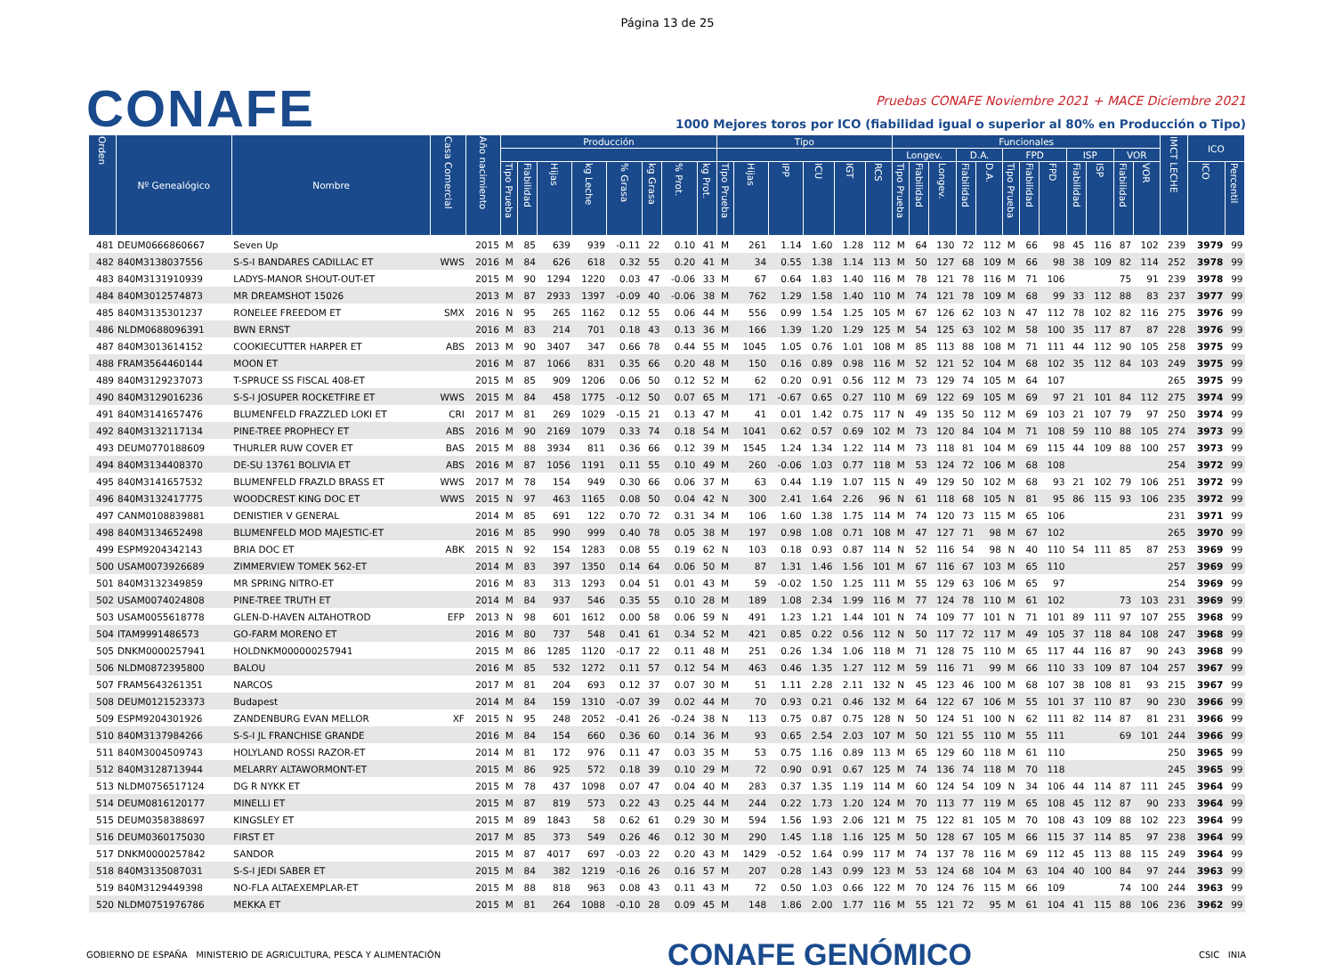Página 13 de 25
CONAFE
Pruebas CONAFE Noviembre 2021 + MACE Diciembre 2021
1000 Mejores toros por ICO (fiabilidad igual o superior al 80% en Producción o Tipo)
| Orden | Nº Genealógico | Nombre | Casa Comercial | Año nacimiento | Producción | | | | | | | | Tipo | | | | | | Funcionales | | | | | | | | | | | | IMCT LECHE | ICO | |
| --- | --- | --- | --- | --- | --- | --- | --- | --- | --- | --- | --- | --- | --- | --- | --- | --- | --- | --- | --- | --- | --- | --- | --- | --- | --- | --- | --- | --- | --- | --- | --- | --- | --- |
| | | | | | | | | | | | | | | | | | | | Longev. | | | D.A. | | FPD | | | ISP | | VOR | | | | |
| | | | | | Tipo Prueba | Fiabilidad | Hijas | kg Leche | % Grasa | kg Grasa | % Prot. | kg Prot. | Tipo Prueba | Hijas | IPP | ICU | IGT | RCS | Tipo Prueba | Fiabilidad | Longev. | Fiabilidad | D.A. | Tipo Prueba | Fiabilidad | FPD | Fiabilidad | ISP | Fiabilidad | VOR | | ICO | Percentil |
| 481 | DEUM0666860667 | Seven Up | | 2015 | M | 85 | 639 | 939 | -0.11 | 22 | 0.10 | 41 | M | 261 | 1.14 | 1.60 | 1.28 | 112 | M | 64 | 130 | 72 | 112 | M | 66 | 98 | 45 | 116 | 87 | 102 | 239 | 3979 | 99 |
| 482 | 840M3138037556 | S-S-I BANDARES CADILLAC ET | WWS | 2016 | M | 84 | 626 | 618 | 0.32 | 55 | 0.20 | 41 | M | 34 | 0.55 | 1.38 | 1.14 | 113 | M | 50 | 127 | 68 | 109 | M | 66 | 98 | 38 | 109 | 82 | 114 | 252 | 3978 | 99 |
| 483 | 840M3131910939 | LADYS-MANOR SHOUT-OUT-ET | | 2015 | M | 90 | 1294 | 1220 | 0.03 | 47 | -0.06 | 33 | M | 67 | 0.64 | 1.83 | 1.40 | 116 | M | 78 | 121 | 78 | 116 | M | 71 | 106 | | | 75 | 91 | 239 | 3978 | 99 |
| 484 | 840M3012574873 | MR DREAMSHOT 15026 | | 2013 | M | 87 | 2933 | 1397 | -0.09 | 40 | -0.06 | 38 | M | 762 | 1.29 | 1.58 | 1.40 | 110 | M | 74 | 121 | 78 | 109 | M | 68 | 99 | 33 | 112 | 88 | 83 | 237 | 3977 | 99 |
| 485 | 840M3135301237 | RONELEE FREEDOM ET | SMX | 2016 | N | 95 | 265 | 1162 | 0.12 | 55 | 0.06 | 44 | M | 556 | 0.99 | 1.54 | 1.25 | 105 | M | 67 | 126 | 62 | 103 | N | 47 | 112 | 78 | 102 | 82 | 116 | 275 | 3976 | 99 |
| 486 | NLDM0688096391 | BWN ERNST | | 2016 | M | 83 | 214 | 701 | 0.18 | 43 | 0.13 | 36 | M | 166 | 1.39 | 1.20 | 1.29 | 125 | M | 54 | 125 | 63 | 102 | M | 58 | 100 | 35 | 117 | 87 | 87 | 228 | 3976 | 99 |
| 487 | 840M3013614152 | COOKIECUTTER HARPER ET | ABS | 2013 | M | 90 | 3407 | 347 | 0.66 | 78 | 0.44 | 55 | M | 1045 | 1.05 | 0.76 | 1.01 | 108 | M | 85 | 113 | 88 | 108 | M | 71 | 111 | 44 | 112 | 90 | 105 | 258 | 3975 | 99 |
| 488 | FRAM3564460144 | MOON ET | | 2016 | M | 87 | 1066 | 831 | 0.35 | 66 | 0.20 | 48 | M | 150 | 0.16 | 0.89 | 0.98 | 116 | M | 52 | 121 | 52 | 104 | M | 68 | 102 | 35 | 112 | 84 | 103 | 249 | 3975 | 99 |
| 489 | 840M3129237073 | T-SPRUCE SS FISCAL 408-ET | | 2015 | M | 85 | 909 | 1206 | 0.06 | 50 | 0.12 | 52 | M | 62 | 0.20 | 0.91 | 0.56 | 112 | M | 73 | 129 | 74 | 105 | M | 64 | 107 | | | | | 265 | 3975 | 99 |
| 490 | 840M3129016236 | S-S-I JOSUPER ROCKETFIRE ET | WWS | 2015 | M | 84 | 458 | 1775 | -0.12 | 50 | 0.07 | 65 | M | 171 | -0.67 | 0.65 | 0.27 | 110 | M | 69 | 122 | 69 | 105 | M | 69 | 97 | 21 | 101 | 84 | 112 | 275 | 3974 | 99 |
| 491 | 840M3141657476 | BLUMENFELD FRAZZLED LOKI ET | CRI | 2017 | M | 81 | 269 | 1029 | -0.15 | 21 | 0.13 | 47 | M | 41 | 0.01 | 1.42 | 0.75 | 117 | N | 49 | 135 | 50 | 112 | M | 69 | 103 | 21 | 107 | 79 | 97 | 250 | 3974 | 99 |
| 492 | 840M3132117134 | PINE-TREE PROPHECY ET | ABS | 2016 | M | 90 | 2169 | 1079 | 0.33 | 74 | 0.18 | 54 | M | 1041 | 0.62 | 0.57 | 0.69 | 102 | M | 73 | 120 | 84 | 104 | M | 71 | 108 | 59 | 110 | 88 | 105 | 274 | 3973 | 99 |
| 493 | DEUM0770188609 | THURLER RUW COVER ET | BAS | 2015 | M | 88 | 3934 | 811 | 0.36 | 66 | 0.12 | 39 | M | 1545 | 1.24 | 1.34 | 1.22 | 114 | M | 73 | 118 | 81 | 104 | M | 69 | 115 | 44 | 109 | 88 | 100 | 257 | 3973 | 99 |
| 494 | 840M3134408370 | DE-SU 13761 BOLIVIA ET | ABS | 2016 | M | 87 | 1056 | 1191 | 0.11 | 55 | 0.10 | 49 | M | 260 | -0.06 | 1.03 | 0.77 | 118 | M | 53 | 124 | 72 | 106 | M | 68 | 108 | | | | | 254 | 3972 | 99 |
| 495 | 840M3141657532 | BLUMENFELD FRAZLD BRASS ET | WWS | 2017 | M | 78 | 154 | 949 | 0.30 | 66 | 0.06 | 37 | M | 63 | 0.44 | 1.19 | 1.07 | 115 | N | 49 | 129 | 50 | 102 | M | 68 | 93 | 21 | 102 | 79 | 106 | 251 | 3972 | 99 |
| 496 | 840M3132417775 | WOODCREST KING DOC ET | WWS | 2015 | N | 97 | 463 | 1165 | 0.08 | 50 | 0.04 | 42 | N | 300 | 2.41 | 1.64 | 2.26 | 96 | N | 61 | 118 | 68 | 105 | N | 81 | 95 | 86 | 115 | 93 | 106 | 235 | 3972 | 99 |
| 497 | CANM0108839881 | DENISTIER V GENERAL | | 2014 | M | 85 | 691 | 122 | 0.70 | 72 | 0.31 | 34 | M | 106 | 1.60 | 1.38 | 1.75 | 114 | M | 74 | 120 | 73 | 115 | M | 65 | 106 | | | | | 231 | 3971 | 99 |
| 498 | 840M3134652498 | BLUMENFELD MOD MAJESTIC-ET | | 2016 | M | 85 | 990 | 999 | 0.40 | 78 | 0.05 | 38 | M | 197 | 0.98 | 1.08 | 0.71 | 108 | M | 47 | 127 | 71 | 98 | M | 67 | 102 | | | | | 265 | 3970 | 99 |
| 499 | ESPM9204342143 | BRIA DOC ET | ABK | 2015 | N | 92 | 154 | 1283 | 0.08 | 55 | 0.19 | 62 | N | 103 | 0.18 | 0.93 | 0.87 | 114 | N | 52 | 116 | 54 | 98 | N | 40 | 110 | 54 | 111 | 85 | 87 | 253 | 3969 | 99 |
| 500 | USAM0073926689 | ZIMMERVIEW TOMEK 562-ET | | 2014 | M | 83 | 397 | 1350 | 0.14 | 64 | 0.06 | 50 | M | 87 | 1.31 | 1.46 | 1.56 | 101 | M | 67 | 116 | 67 | 103 | M | 65 | 110 | | | | | 257 | 3969 | 99 |
| 501 | 840M3132349859 | MR SPRING NITRO-ET | | 2016 | M | 83 | 313 | 1293 | 0.04 | 51 | 0.01 | 43 | M | 59 | -0.02 | 1.50 | 1.25 | 111 | M | 55 | 129 | 63 | 106 | M | 65 | 97 | | | | | 254 | 3969 | 99 |
| 502 | USAM0074024808 | PINE-TREE TRUTH ET | | 2014 | M | 84 | 937 | 546 | 0.35 | 55 | 0.10 | 28 | M | 189 | 1.08 | 2.34 | 1.99 | 116 | M | 77 | 124 | 78 | 110 | M | 61 | 102 | | | 73 | 103 | 231 | 3969 | 99 |
| 503 | USAM0055618778 | GLEN-D-HAVEN ALTAHOTROD | EFP | 2013 | N | 98 | 601 | 1612 | 0.00 | 58 | 0.06 | 59 | N | 491 | 1.23 | 1.21 | 1.44 | 101 | N | 74 | 109 | 77 | 101 | N | 71 | 101 | 89 | 111 | 97 | 107 | 255 | 3968 | 99 |
| 504 | ITAM9991486573 | GO-FARM MORENO ET | | 2016 | M | 80 | 737 | 548 | 0.41 | 61 | 0.34 | 52 | M | 421 | 0.85 | 0.22 | 0.56 | 112 | N | 50 | 117 | 72 | 117 | M | 49 | 105 | 37 | 118 | 84 | 108 | 247 | 3968 | 99 |
| 505 | DNKM0000257941 | HOLDNKM000000257941 | | 2015 | M | 86 | 1285 | 1120 | -0.17 | 22 | 0.11 | 48 | M | 251 | 0.26 | 1.34 | 1.06 | 118 | M | 71 | 128 | 75 | 110 | M | 65 | 117 | 44 | 116 | 87 | 90 | 243 | 3968 | 99 |
| 506 | NLDM0872395800 | BALOU | | 2016 | M | 85 | 532 | 1272 | 0.11 | 57 | 0.12 | 54 | M | 463 | 0.46 | 1.35 | 1.27 | 112 | M | 59 | 116 | 71 | 99 | M | 66 | 110 | 33 | 109 | 87 | 104 | 257 | 3967 | 99 |
| 507 | FRAM5643261351 | NARCOS | | 2017 | M | 81 | 204 | 693 | 0.12 | 37 | 0.07 | 30 | M | 51 | 1.11 | 2.28 | 2.11 | 132 | N | 45 | 123 | 46 | 100 | M | 68 | 107 | 38 | 108 | 81 | 93 | 215 | 3967 | 99 |
| 508 | DEUM0121523373 | Budapest | | 2014 | M | 84 | 159 | 1310 | -0.07 | 39 | 0.02 | 44 | M | 70 | 0.93 | 0.21 | 0.46 | 132 | M | 64 | 122 | 67 | 106 | M | 55 | 101 | 37 | 110 | 87 | 90 | 230 | 3966 | 99 |
| 509 | ESPM9204301926 | ZANDENBURG EVAN MELLOR | XF | 2015 | N | 95 | 248 | 2052 | -0.41 | 26 | -0.24 | 38 | N | 113 | 0.75 | 0.87 | 0.75 | 128 | N | 50 | 124 | 51 | 100 | N | 62 | 111 | 82 | 114 | 87 | 81 | 231 | 3966 | 99 |
| 510 | 840M3137984266 | S-S-I JL FRANCHISE GRANDE | | 2016 | M | 84 | 154 | 660 | 0.36 | 60 | 0.14 | 36 | M | 93 | 0.65 | 2.54 | 2.03 | 107 | M | 50 | 121 | 55 | 110 | M | 55 | 111 | | | 69 | 101 | 244 | 3966 | 99 |
| 511 | 840M3004509743 | HOLYLAND ROSSI RAZOR-ET | | 2014 | M | 81 | 172 | 976 | 0.11 | 47 | 0.03 | 35 | M | 53 | 0.75 | 1.16 | 0.89 | 113 | M | 65 | 129 | 60 | 118 | M | 61 | 110 | | | | | 250 | 3965 | 99 |
| 512 | 840M3128713944 | MELARRY ALTAWORMONT-ET | | 2015 | M | 86 | 925 | 572 | 0.18 | 39 | 0.10 | 29 | M | 72 | 0.90 | 0.91 | 0.67 | 125 | M | 74 | 136 | 74 | 118 | M | 70 | 118 | | | | | 245 | 3965 | 99 |
| 513 | NLDM0756517124 | DG R NYKK ET | | 2015 | M | 78 | 437 | 1098 | 0.07 | 47 | 0.04 | 40 | M | 283 | 0.37 | 1.35 | 1.19 | 114 | M | 60 | 124 | 54 | 109 | N | 34 | 106 | 44 | 114 | 87 | 111 | 245 | 3964 | 99 |
| 514 | DEUM0816120177 | MINELLI ET | | 2015 | M | 87 | 819 | 573 | 0.22 | 43 | 0.25 | 44 | M | 244 | 0.22 | 1.73 | 1.20 | 124 | M | 70 | 113 | 77 | 119 | M | 65 | 108 | 45 | 112 | 87 | 90 | 233 | 3964 | 99 |
| 515 | DEUM0358388697 | KINGSLEY ET | | 2015 | M | 89 | 1843 | 58 | 0.62 | 61 | 0.29 | 30 | M | 594 | 1.56 | 1.93 | 2.06 | 121 | M | 75 | 122 | 81 | 105 | M | 70 | 108 | 43 | 109 | 88 | 102 | 223 | 3964 | 99 |
| 516 | DEUM0360175030 | FIRST ET | | 2017 | M | 85 | 373 | 549 | 0.26 | 46 | 0.12 | 30 | M | 290 | 1.45 | 1.18 | 1.16 | 125 | M | 50 | 128 | 67 | 105 | M | 66 | 115 | 37 | 114 | 85 | 97 | 238 | 3964 | 99 |
| 517 | DNKM0000257842 | SANDOR | | 2015 | M | 87 | 4017 | 697 | -0.03 | 22 | 0.20 | 43 | M | 1429 | -0.52 | 1.64 | 0.99 | 117 | M | 74 | 137 | 78 | 116 | M | 69 | 112 | 45 | 113 | 88 | 115 | 249 | 3964 | 99 |
| 518 | 840M3135087031 | S-S-I JEDI SABER ET | | 2015 | M | 84 | 382 | 1219 | -0.16 | 26 | 0.16 | 57 | M | 207 | 0.28 | 1.43 | 0.99 | 123 | M | 53 | 124 | 68 | 104 | M | 63 | 104 | 40 | 100 | 84 | 97 | 244 | 3963 | 99 |
| 519 | 840M3129449398 | NO-FLA ALTAEXEMPLAR-ET | | 2015 | M | 88 | 818 | 963 | 0.08 | 43 | 0.11 | 43 | M | 72 | 0.50 | 1.03 | 0.66 | 122 | M | 70 | 124 | 76 | 115 | M | 66 | 109 | | | 74 | 100 | 244 | 3963 | 99 |
| 520 | NLDM0751976786 | MEKKA ET | | 2015 | M | 81 | 264 | 1088 | -0.10 | 28 | 0.09 | 45 | M | 148 | 1.86 | 2.00 | 1.77 | 116 | M | 55 | 121 | 72 | 95 | M | 61 | 104 | 41 | 115 | 88 | 106 | 236 | 3962 | 99 |
GOBIERNO DE ESPAÑA MINISTERIO DE AGRICULTURA, PESCA Y ALIMENTACIÓN
CONAFE GENÓMICO
CSIC INIA